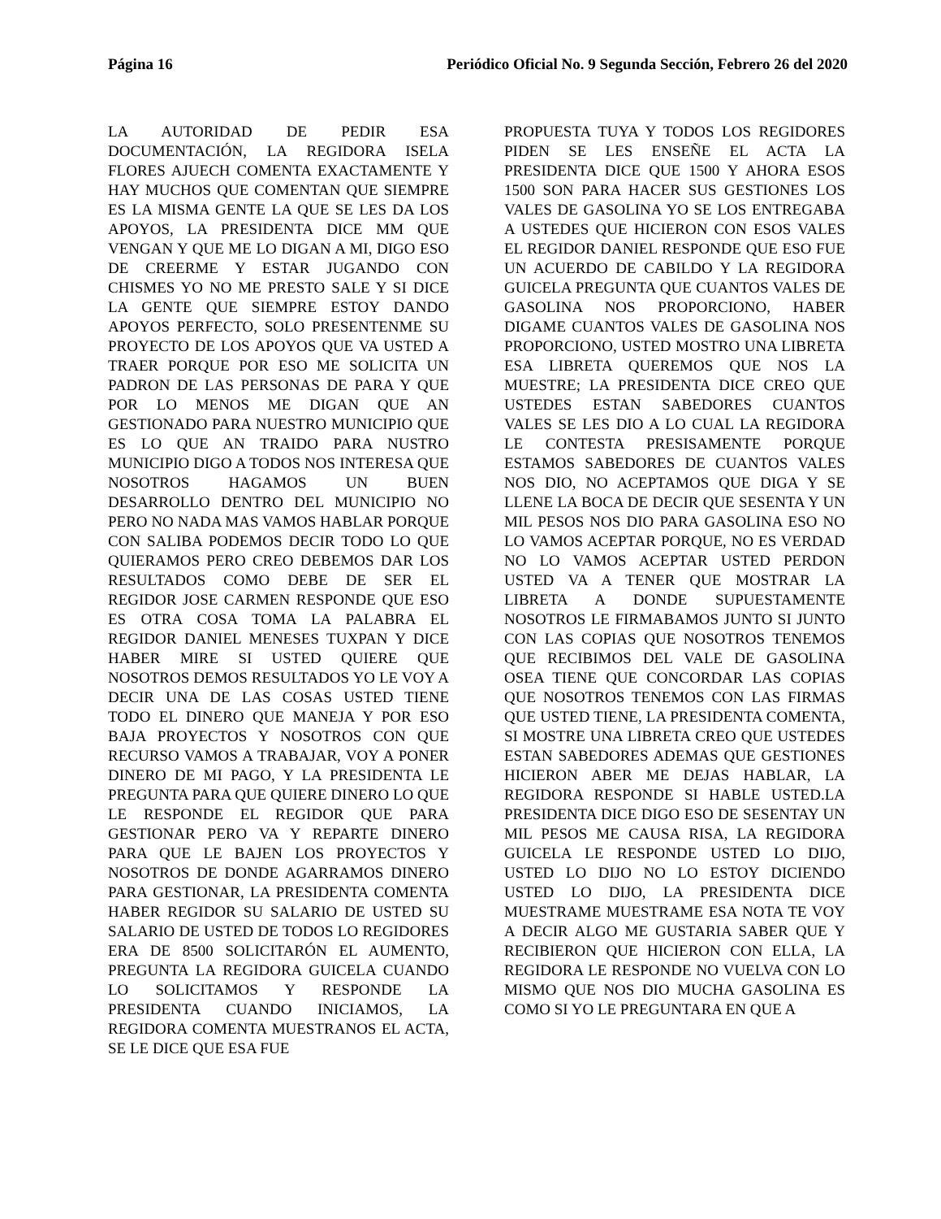Página 16 Periódico Oficial No. 9 Segunda Sección, Febrero 26 del 2020
LA AUTORIDAD DE PEDIR ESA DOCUMENTACIÓN, LA REGIDORA ISELA FLORES AJUECH COMENTA EXACTAMENTE Y HAY MUCHOS QUE COMENTAN QUE SIEMPRE ES LA MISMA GENTE LA QUE SE LES DA LOS APOYOS, LA PRESIDENTA DICE MM QUE VENGAN Y QUE ME LO DIGAN A MI, DIGO ESO DE CREERME Y ESTAR JUGANDO CON CHISMES YO NO ME PRESTO SALE Y SI DICE LA GENTE QUE SIEMPRE ESTOY DANDO APOYOS PERFECTO, SOLO PRESENTENME SU PROYECTO DE LOS APOYOS QUE VA USTED A TRAER PORQUE POR ESO ME SOLICITA UN PADRON DE LAS PERSONAS DE PARA Y QUE POR LO MENOS ME DIGAN QUE AN GESTIONADO PARA NUESTRO MUNICIPIO QUE ES LO QUE AN TRAIDO PARA NUSTRO MUNICIPIO DIGO A TODOS NOS INTERESA QUE NOSOTROS HAGAMOS UN BUEN DESARROLLO DENTRO DEL MUNICIPIO NO PERO NO NADA MAS VAMOS HABLAR PORQUE CON SALIBA PODEMOS DECIR TODO LO QUE QUIERAMOS PERO CREO DEBEMOS DAR LOS RESULTADOS COMO DEBE DE SER EL REGIDOR JOSE CARMEN RESPONDE QUE ESO ES OTRA COSA TOMA LA PALABRA EL REGIDOR DANIEL MENESES TUXPAN Y DICE HABER MIRE SI USTED QUIERE QUE NOSOTROS DEMOS RESULTADOS YO LE VOY A DECIR UNA DE LAS COSAS USTED TIENE TODO EL DINERO QUE MANEJA Y POR ESO BAJA PROYECTOS Y NOSOTROS CON QUE RECURSO VAMOS A TRABAJAR, VOY A PONER DINERO DE MI PAGO, Y LA PRESIDENTA LE PREGUNTA PARA QUE QUIERE DINERO LO QUE LE RESPONDE EL REGIDOR QUE PARA GESTIONAR PERO VA Y REPARTE DINERO PARA QUE LE BAJEN LOS PROYECTOS Y NOSOTROS DE DONDE AGARRAMOS DINERO PARA GESTIONAR, LA PRESIDENTA COMENTA HABER REGIDOR SU SALARIO DE USTED SU SALARIO DE USTED DE TODOS LO REGIDORES ERA DE 8500 SOLICITARÓN EL AUMENTO, PREGUNTA LA REGIDORA GUICELA CUANDO LO SOLICITAMOS Y RESPONDE LA PRESIDENTA CUANDO INICIAMOS, LA REGIDORA COMENTA MUESTRANOS EL ACTA, SE LE DICE QUE ESA FUE
PROPUESTA TUYA Y TODOS LOS REGIDORES PIDEN SE LES ENSEÑE EL ACTA LA PRESIDENTA DICE QUE 1500 Y AHORA ESOS 1500 SON PARA HACER SUS GESTIONES LOS VALES DE GASOLINA YO SE LOS ENTREGABA A USTEDES QUE HICIERON CON ESOS VALES EL REGIDOR DANIEL RESPONDE QUE ESO FUE UN ACUERDO DE CABILDO Y LA REGIDORA GUICELA PREGUNTA QUE CUANTOS VALES DE GASOLINA NOS PROPORCIONO, HABER DIGAME CUANTOS VALES DE GASOLINA NOS PROPORCIONO, USTED MOSTRO UNA LIBRETA ESA LIBRETA QUEREMOS QUE NOS LA MUESTRE; LA PRESIDENTA DICE CREO QUE USTEDES ESTAN SABEDORES CUANTOS VALES SE LES DIO A LO CUAL LA REGIDORA LE CONTESTA PRESISAMENTE PORQUE ESTAMOS SABEDORES DE CUANTOS VALES NOS DIO, NO ACEPTAMOS QUE DIGA Y SE LLENE LA BOCA DE DECIR QUE SESENTA Y UN MIL PESOS NOS DIO PARA GASOLINA ESO NO LO VAMOS ACEPTAR PORQUE, NO ES VERDAD NO LO VAMOS ACEPTAR USTED PERDON USTED VA A TENER QUE MOSTRAR LA LIBRETA A DONDE SUPUESTAMENTE NOSOTROS LE FIRMABAMOS JUNTO SI JUNTO CON LAS COPIAS QUE NOSOTROS TENEMOS QUE RECIBIMOS DEL VALE DE GASOLINA OSEA TIENE QUE CONCORDAR LAS COPIAS QUE NOSOTROS TENEMOS CON LAS FIRMAS QUE USTED TIENE, LA PRESIDENTA COMENTA, SI MOSTRE UNA LIBRETA CREO QUE USTEDES ESTAN SABEDORES ADEMAS QUE GESTIONES HICIERON ABER ME DEJAS HABLAR, LA REGIDORA RESPONDE SI HABLE USTED.LA PRESIDENTA DICE DIGO ESO DE SESENTAY UN MIL PESOS ME CAUSA RISA, LA REGIDORA GUICELA LE RESPONDE USTED LO DIJO, USTED LO DIJO NO LO ESTOY DICIENDO USTED LO DIJO, LA PRESIDENTA DICE MUESTRAME MUESTRAME ESA NOTA TE VOY A DECIR ALGO ME GUSTARIA SABER QUE Y RECIBIERON QUE HICIERON CON ELLA, LA REGIDORA LE RESPONDE NO VUELVA CON LO MISMO QUE NOS DIO MUCHA GASOLINA ES COMO SI YO LE PREGUNTARA EN QUE A